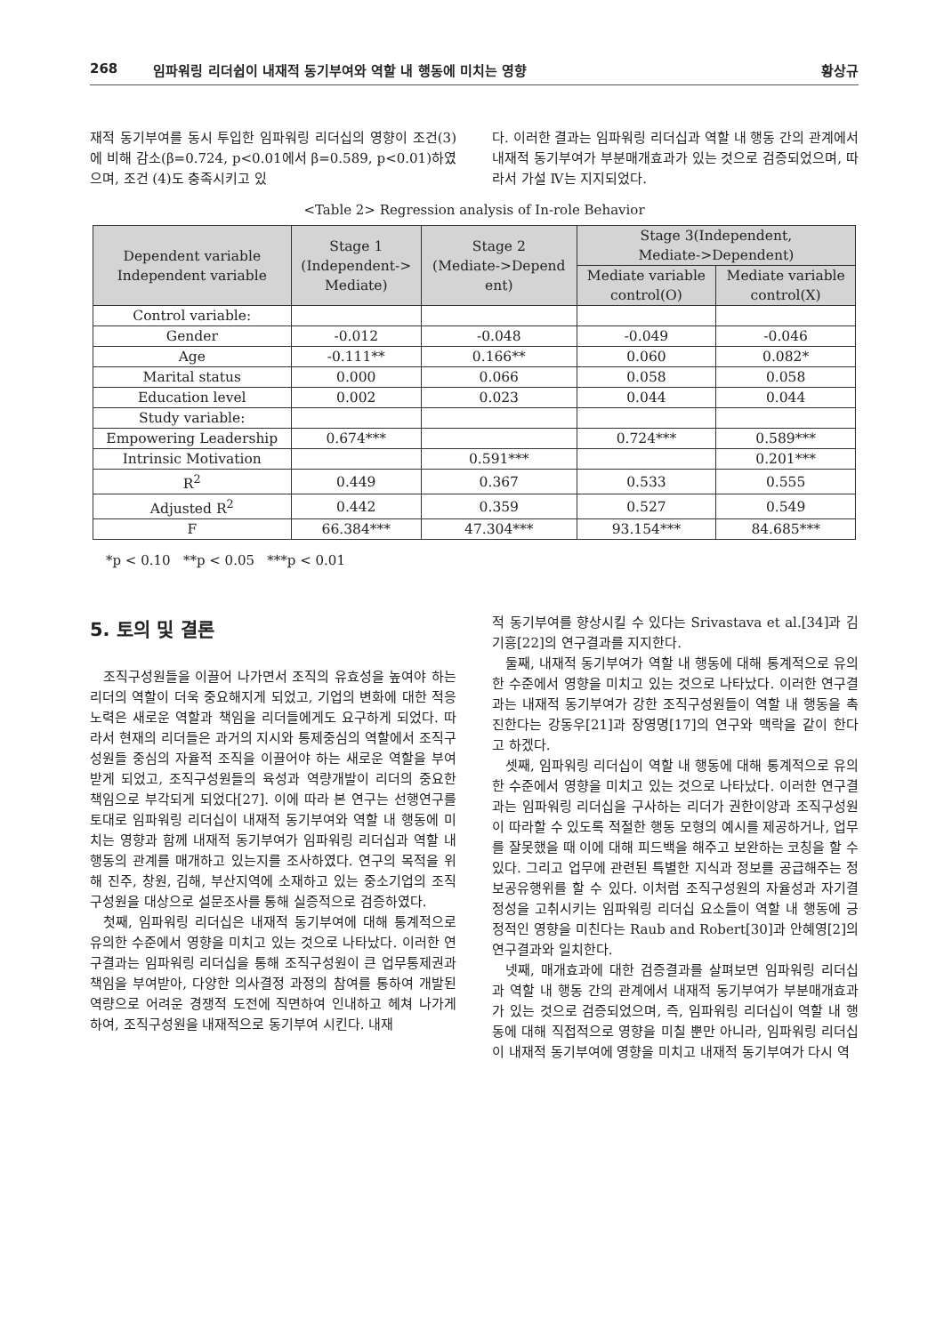268 임파워링 리더쉽이 내재적 동기부여와 역할 내 행동에 미치는 영향 황상규
재적 동기부여를 동시 투입한 임파워링 리더십의 영향이 조건(3)에 비해 감소(β=0.724, p<0.01에서 β=0.589, p<0.01)하였으며, 조건 (4)도 충족시키고 있
다. 이러한 결과는 임파워링 리더십과 역할 내 행동 간의 관계에서 내재적 동기부여가 부분매개효과가 있는 것으로 검증되었으며, 따라서 가설 Ⅳ는 지지되었다.
<Table 2> Regression analysis of In-role Behavior
| Dependent variable Independent variable | Stage 1 (Independent-> Mediate) | Stage 2 (Mediate->Depend ent) | Stage 3(Independent, Mediate->Dependent) | |
| --- | --- | --- | --- | --- |
| | | | Mediate variable control(O) | Mediate variable control(X) |
| Control variable: | | | | |
| Gender | -0.012 | -0.048 | -0.049 | -0.046 |
| Age | -0.111** | 0.166** | 0.060 | 0.082* |
| Marital status | 0.000 | 0.066 | 0.058 | 0.058 |
| Education level | 0.002 | 0.023 | 0.044 | 0.044 |
| Study variable: | | | | |
| Empowering Leadership | 0.674*** | | 0.724*** | 0.589*** |
| Intrinsic Motivation | | 0.591*** | | 0.201*** |
| R<sup>2</sup> | 0.449 | 0.367 | 0.533 | 0.555 |
| Adjusted R<sup>2</sup> | 0.442 | 0.359 | 0.527 | 0.549 |
| F | 66.384*** | 47.304*** | 93.154*** | 84.685*** |
*p < 0.10 **p < 0.05 ***p < 0.01
5. 토의 및 결론
조직구성원들을 이끌어 나가면서 조직의 유효성을 높여야 하는 리더의 역할이 더욱 중요해지게 되었고, 기업의 변화에 대한 적응노력은 새로운 역할과 책임을 리더들에게도 요구하게 되었다. 따라서 현재의 리더들은 과거의 지시와 통제중심의 역할에서 조직구성원들 중심의 자율적 조직을 이끌어야 하는 새로운 역할을 부여받게 되었고, 조직구성원들의 육성과 역량개발이 리더의 중요한 책임으로 부각되게 되었다[27]. 이에 따라 본 연구는 선행연구를 토대로 임파워링 리더십이 내재적 동기부여와 역할 내 행동에 미치는 영향과 함께 내재적 동기부여가 임파워링 리더십과 역할 내 행동의 관계를 매개하고 있는지를 조사하였다. 연구의 목적을 위해 진주, 창원, 김해, 부산지역에 소재하고 있는 중소기업의 조직구성원을 대상으로 설문조사를 통해 실증적으로 검증하였다.
첫째, 임파워링 리더십은 내재적 동기부여에 대해 통계적으로 유의한 수준에서 영향을 미치고 있는 것으로 나타났다. 이러한 연구결과는 임파워링 리더십을 통해 조직구성원이 큰 업무통제권과 책임을 부여받아, 다양한 의사결정 과정의 참여를 통하여 개발된 역량으로 어려운 경쟁적 도전에 직면하여 인내하고 헤쳐 나가게 하여, 조직구성원을 내재적으로 동기부여 시킨다. 내재
적 동기부여를 향상시킬 수 있다는 Srivastava et al.[34]과 김기흥[22]의 연구결과를 지지한다.
둘째, 내재적 동기부여가 역할 내 행동에 대해 통계적으로 유의한 수준에서 영향을 미치고 있는 것으로 나타났다. 이러한 연구결과는 내재적 동기부여가 강한 조직구성원들이 역할 내 행동을 촉진한다는 강동우[21]과 장영명[17]의 연구와 맥락을 같이 한다고 하겠다.
셋째, 임파워링 리더십이 역할 내 행동에 대해 통계적으로 유의한 수준에서 영향을 미치고 있는 것으로 나타났다. 이러한 연구결과는 임파워링 리더십을 구사하는 리더가 권한이양과 조직구성원이 따라할 수 있도록 적절한 행동 모형의 예시를 제공하거나, 업무를 잘못했을 때 이에 대해 피드백을 해주고 보완하는 코칭을 할 수 있다. 그리고 업무에 관련된 특별한 지식과 정보를 공급해주는 정보공유행위를 할 수 있다. 이처럼 조직구성원의 자율성과 자기결정성을 고취시키는 임파워링 리더십 요소들이 역할 내 행동에 긍정적인 영향을 미친다는 Raub and Robert[30]과 안혜영[2]의 연구결과와 일치한다.
넷째, 매개효과에 대한 검증결과를 살펴보면 임파워링 리더십과 역할 내 행동 간의 관계에서 내재적 동기부여가 부분매개효과가 있는 것으로 검증되었으며, 즉, 임파워링 리더십이 역할 내 행동에 대해 직접적으로 영향을 미칠 뿐만 아니라, 임파워링 리더십이 내재적 동기부여에 영향을 미치고 내재적 동기부여가 다시 역